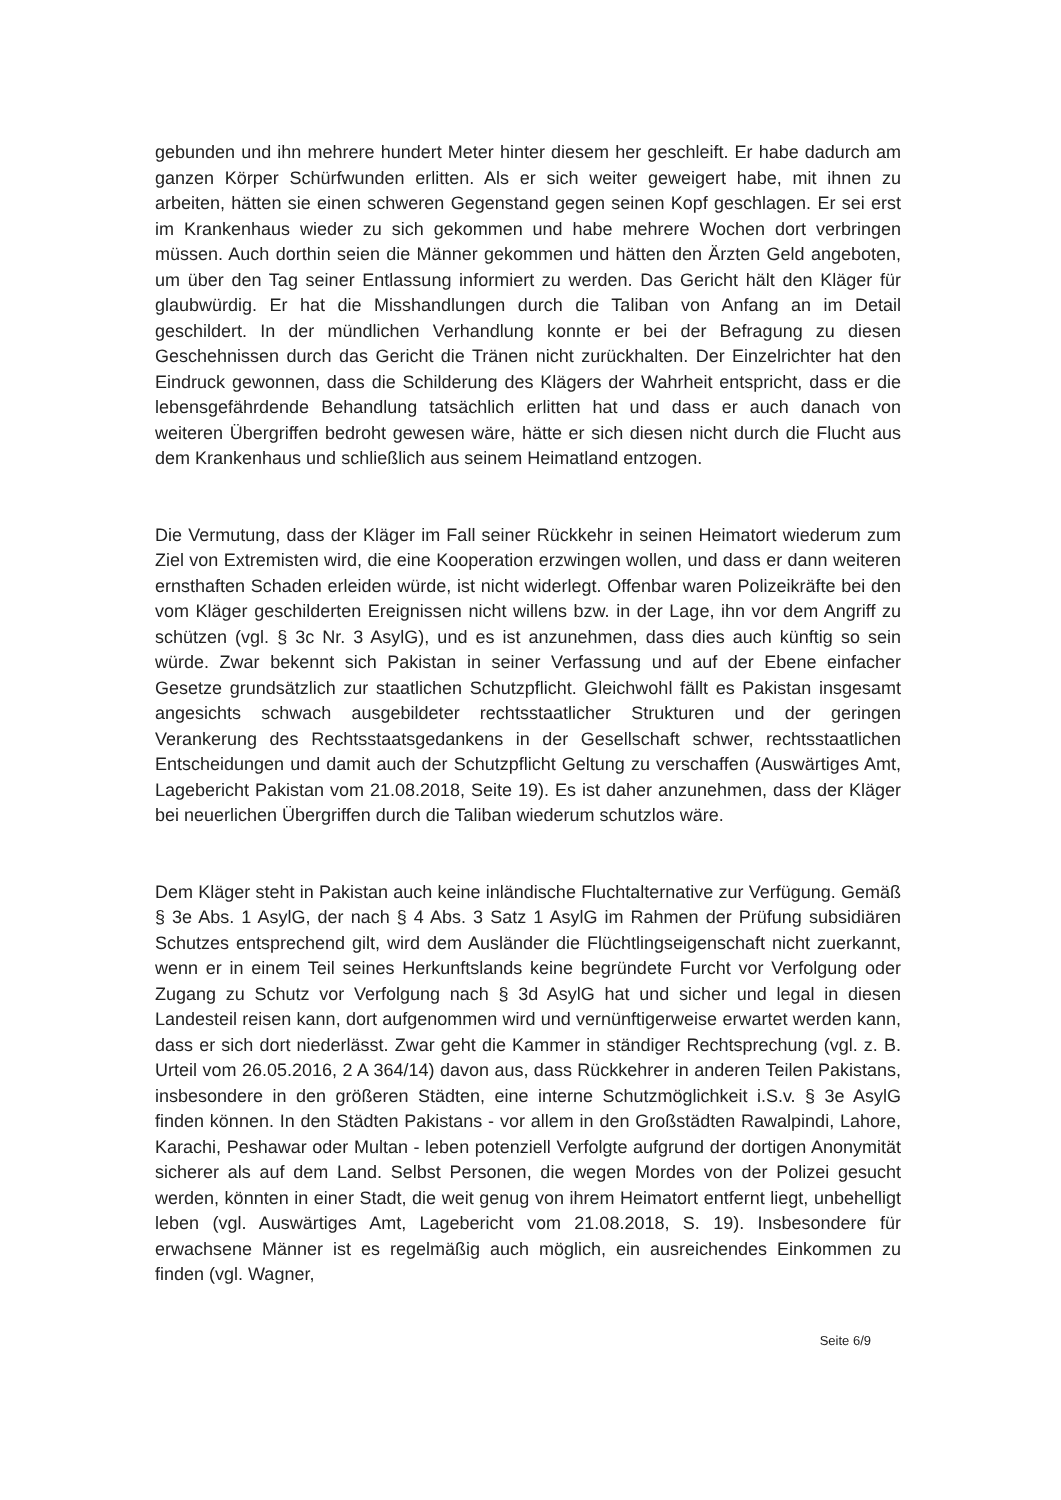gebunden und ihn mehrere hundert Meter hinter diesem her geschleift. Er habe dadurch am ganzen Körper Schürfwunden erlitten. Als er sich weiter geweigert habe, mit ihnen zu arbeiten, hätten sie einen schweren Gegenstand gegen seinen Kopf geschlagen. Er sei erst im Krankenhaus wieder zu sich gekommen und habe mehrere Wochen dort verbringen müssen. Auch dorthin seien die Männer gekommen und hätten den Ärzten Geld angeboten, um über den Tag seiner Entlassung informiert zu werden. Das Gericht hält den Kläger für glaubwürdig. Er hat die Misshandlungen durch die Taliban von Anfang an im Detail geschildert. In der mündlichen Verhandlung konnte er bei der Befragung zu diesen Geschehnissen durch das Gericht die Tränen nicht zurückhalten. Der Einzelrichter hat den Eindruck gewonnen, dass die Schilderung des Klägers der Wahrheit entspricht, dass er die lebensgefährdende Behandlung tatsächlich erlitten hat und dass er auch danach von weiteren Übergriffen bedroht gewesen wäre, hätte er sich diesen nicht durch die Flucht aus dem Krankenhaus und schließlich aus seinem Heimatland entzogen.
Die Vermutung, dass der Kläger im Fall seiner Rückkehr in seinen Heimatort wiederum zum Ziel von Extremisten wird, die eine Kooperation erzwingen wollen, und dass er dann weiteren ernsthaften Schaden erleiden würde, ist nicht widerlegt. Offenbar waren Polizeikräfte bei den vom Kläger geschilderten Ereignissen nicht willens bzw. in der Lage, ihn vor dem Angriff zu schützen (vgl. § 3c Nr. 3 AsylG), und es ist anzunehmen, dass dies auch künftig so sein würde. Zwar bekennt sich Pakistan in seiner Verfassung und auf der Ebene einfacher Gesetze grundsätzlich zur staatlichen Schutzpflicht. Gleichwohl fällt es Pakistan insgesamt angesichts schwach ausgebildeter rechtsstaatlicher Strukturen und der geringen Verankerung des Rechtsstaatsgedankens in der Gesellschaft schwer, rechtsstaatlichen Entscheidungen und damit auch der Schutzpflicht Geltung zu verschaffen (Auswärtiges Amt, Lagebericht Pakistan vom 21.08.2018, Seite 19). Es ist daher anzunehmen, dass der Kläger bei neuerlichen Übergriffen durch die Taliban wiederum schutzlos wäre.
Dem Kläger steht in Pakistan auch keine inländische Fluchtalternative zur Verfügung. Gemäß § 3e Abs. 1 AsylG, der nach § 4 Abs. 3 Satz 1 AsylG im Rahmen der Prüfung subsidiären Schutzes entsprechend gilt, wird dem Ausländer die Flüchtlingseigenschaft nicht zuerkannt, wenn er in einem Teil seines Herkunftslands keine begründete Furcht vor Verfolgung oder Zugang zu Schutz vor Verfolgung nach § 3d AsylG hat und sicher und legal in diesen Landesteil reisen kann, dort aufgenommen wird und vernünftigerweise erwartet werden kann, dass er sich dort niederlässt. Zwar geht die Kammer in ständiger Rechtsprechung (vgl. z. B. Urteil vom 26.05.2016, 2 A 364/14) davon aus, dass Rückkehrer in anderen Teilen Pakistans, insbesondere in den größeren Städten, eine interne Schutzmöglichkeit i.S.v. § 3e AsylG finden können. In den Städten Pakistans - vor allem in den Großstädten Rawalpindi, Lahore, Karachi, Peshawar oder Multan - leben potenziell Verfolgte aufgrund der dortigen Anonymität sicherer als auf dem Land. Selbst Personen, die wegen Mordes von der Polizei gesucht werden, könnten in einer Stadt, die weit genug von ihrem Heimatort entfernt liegt, unbehelligt leben (vgl. Auswärtiges Amt, Lagebericht vom 21.08.2018, S. 19). Insbesondere für erwachsene Männer ist es regelmäßig auch möglich, ein ausreichendes Einkommen zu finden (vgl. Wagner,
Seite 6/9